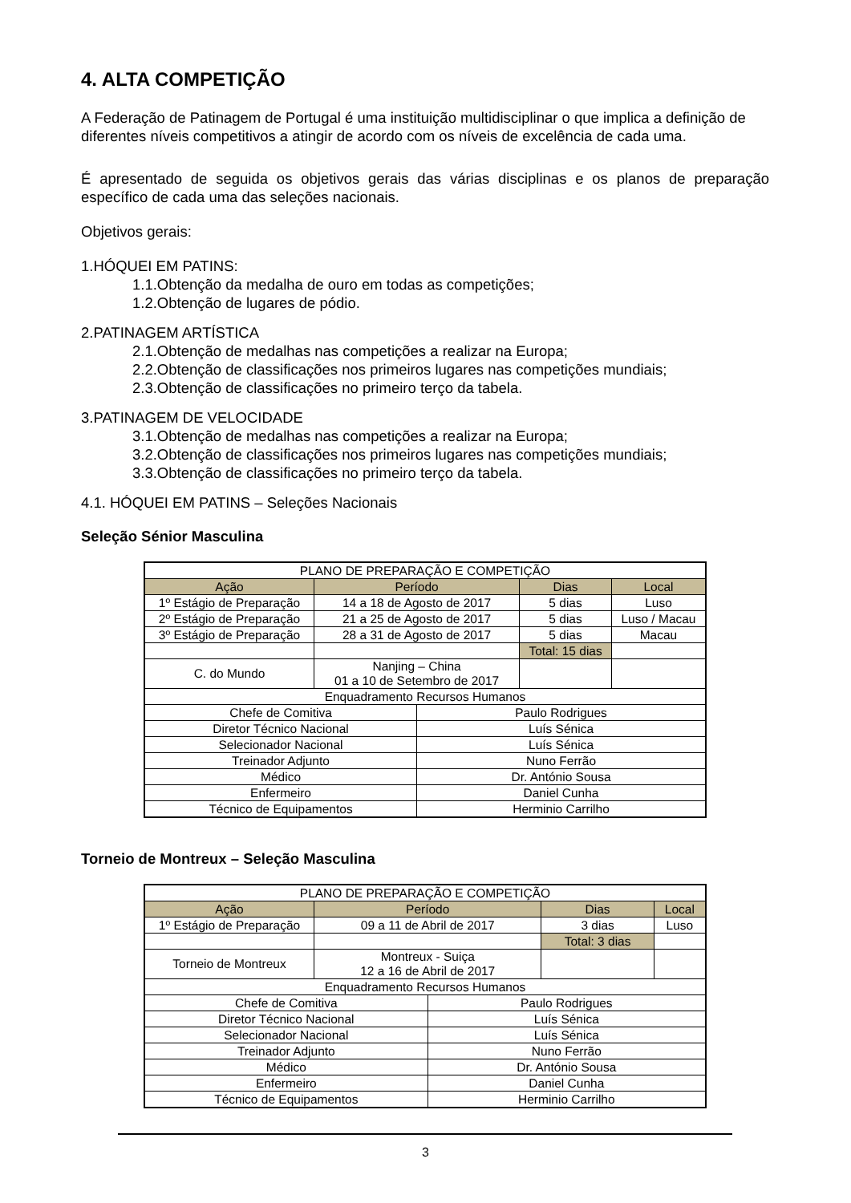4. ALTA COMPETIÇÃO
A Federação de Patinagem de Portugal é uma instituição multidisciplinar o que implica a definição de diferentes níveis competitivos a atingir de acordo com os níveis de excelência de cada uma.
É apresentado de seguida os objetivos gerais das várias disciplinas e os planos de preparação específico de cada uma das seleções nacionais.
Objetivos gerais:
1.HÓQUEI EM PATINS:
1.1.Obtenção da medalha de ouro em todas as competições;
1.2.Obtenção de lugares de pódio.
2.PATINAGEM ARTÍSTICA
2.1.Obtenção de medalhas nas competições a realizar na Europa;
2.2.Obtenção de classificações nos primeiros lugares nas competições mundiais;
2.3.Obtenção de classificações no primeiro terço da tabela.
3.PATINAGEM DE VELOCIDADE
3.1.Obtenção de medalhas nas competições a realizar na Europa;
3.2.Obtenção de classificações nos primeiros lugares nas competições mundiais;
3.3.Obtenção de classificações no primeiro terço da tabela.
4.1. HÓQUEI EM PATINS – Seleções Nacionais
Seleção Sénior Masculina
| PLANO DE PREPARAÇÃO E COMPETIÇÃO | | | | |
| Ação | Período | | Dias | Local |
| 1º Estágio de Preparação | 14 a 18 de Agosto de 2017 | | 5 dias | Luso |
| 2º Estágio de Preparação | 21 a 25 de Agosto de 2017 | | 5 dias | Luso / Macau |
| 3º Estágio de Preparação | 28 a 31 de Agosto de 2017 | | 5 dias | Macau |
| | | | Total: 15 dias | |
| C. do Mundo | Nanjing – China 01 a 10 de Setembro de 2017 | | | |
| Enquadramento Recursos Humanos | | | | |
| Chefe de Comitiva | | Paulo Rodrigues | | |
| Diretor Técnico Nacional | | Luís Sénica | | |
| Selecionador Nacional | | Luís Sénica | | |
| Treinador Adjunto | | Nuno Ferrão | | |
| Médico | | Dr. António Sousa | | |
| Enfermeiro | | Daniel Cunha | | |
| Técnico de Equipamentos | | Herminio Carrilho | | |
Torneio de Montreux – Seleção Masculina
| PLANO DE PREPARAÇÃO E COMPETIÇÃO | | | | |
| Ação | Período | | Dias | Local |
| 1º Estágio de Preparação | 09 a 11 de Abril de 2017 | | 3 dias | Luso |
| | | | Total: 3 dias | |
| Torneio de Montreux | Montreux - Suiça 12 a 16 de Abril de 2017 | | | |
| Enquadramento Recursos Humanos | | | | |
| Chefe de Comitiva | | Paulo Rodrigues | | |
| Diretor Técnico Nacional | | Luís Sénica | | |
| Selecionador Nacional | | Luís Sénica | | |
| Treinador Adjunto | | Nuno Ferrão | | |
| Médico | | Dr. António Sousa | | |
| Enfermeiro | | Daniel Cunha | | |
| Técnico de Equipamentos | | Herminio Carrilho | | |
3